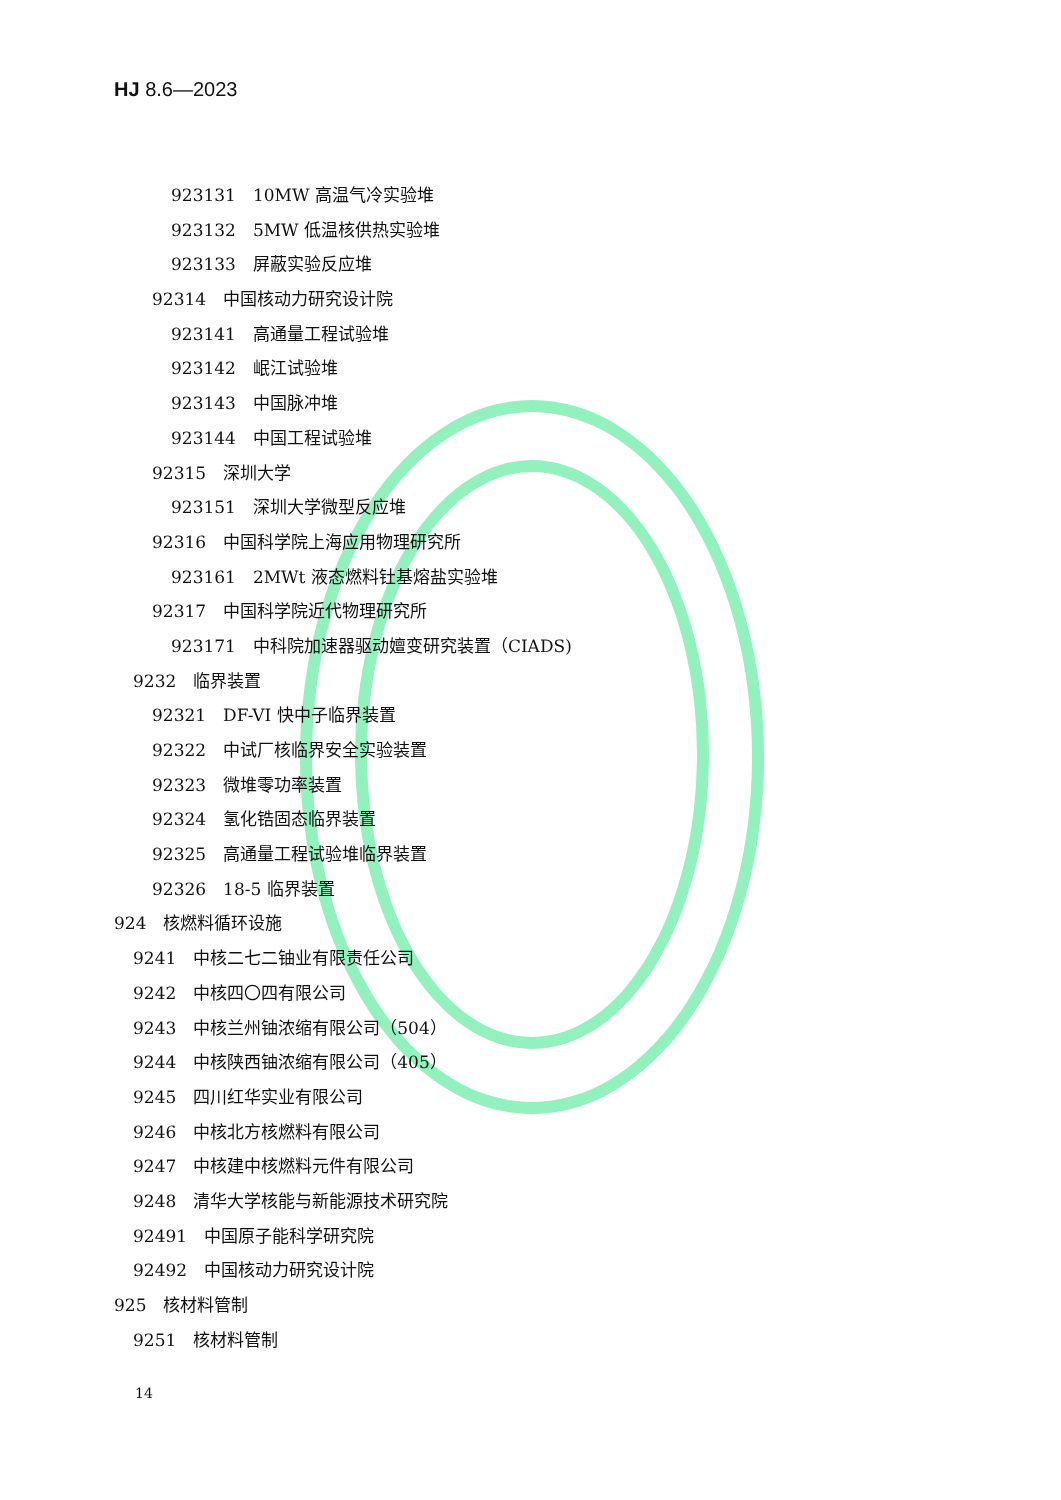HJ 8.6—2023
923131　10MW 高温气冷实验堆
923132　5MW 低温核供热实验堆
923133　屏蔽实验反应堆
92314　中国核动力研究设计院
923141　高通量工程试验堆
923142　岷江试验堆
923143　中国脉冲堆
923144　中国工程试验堆
92315　深圳大学
923151　深圳大学微型反应堆
92316　中国科学院上海应用物理研究所
923161　2MWt 液态燃料钍基熔盐实验堆
92317　中国科学院近代物理研究所
923171　中科院加速器驱动嬗变研究装置（CIADS)
9232　临界装置
92321　DF-VI 快中子临界装置
92322　中试厂核临界安全实验装置
92323　微堆零功率装置
92324　氢化锆固态临界装置
92325　高通量工程试验堆临界装置
92326　18-5 临界装置
924　核燃料循环设施
9241　中核二七二铀业有限责任公司
9242　中核四〇四有限公司
9243　中核兰州铀浓缩有限公司（504）
9244　中核陕西铀浓缩有限公司（405）
9245　四川红华实业有限公司
9246　中核北方核燃料有限公司
9247　中核建中核燃料元件有限公司
9248　清华大学核能与新能源技术研究院
92491　中国原子能科学研究院
92492　中国核动力研究设计院
925　核材料管制
9251　核材料管制
14